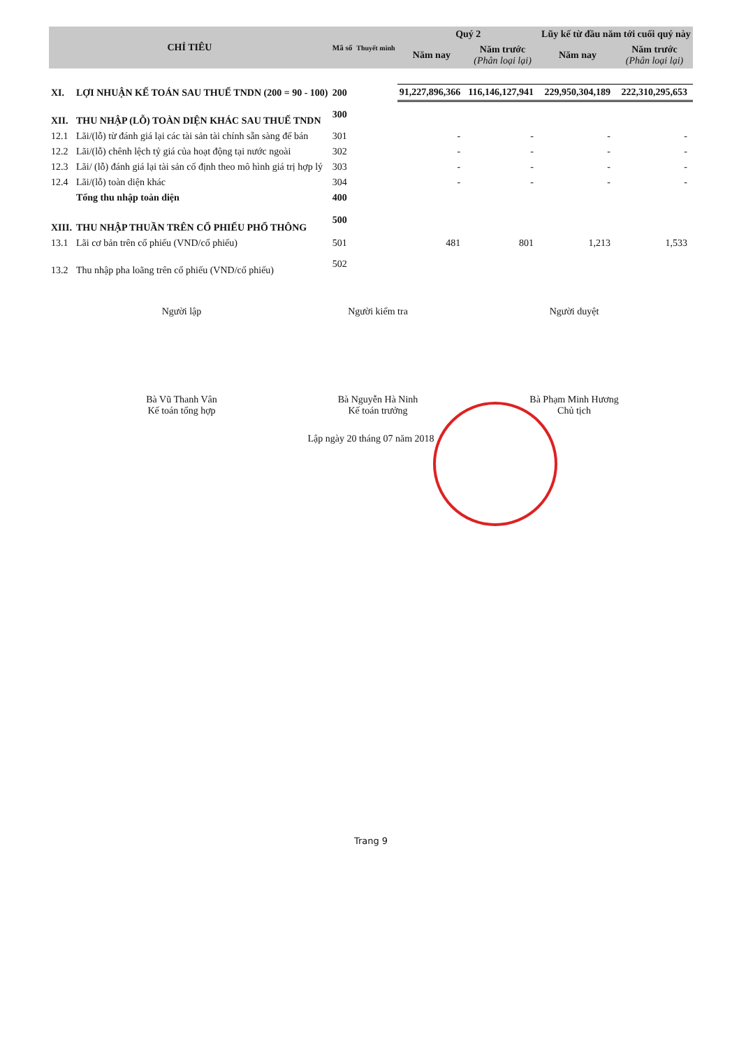| CHỈ TIÊU | | Mã số | Thuyết minh | Quý 2 | | Lũy kế từ đầu năm tới cuối quý này | |
| --- | --- | --- | --- | --- | --- | --- | --- |
| | | | | Năm nay | Năm trước (Phân loại lại) | Năm nay | Năm trước (Phân loại lại) |
| XI. | LỢI NHUẬN KẾ TOÁN SAU THUẾ TNDN (200 = 90 - 100) | 200 | | 91,227,896,366 | 116,146,127,941 | 229,950,304,189 | 222,310,295,653 |
| XII. | THU NHẬP (LỖ) TOÀN DIỆN KHÁC SAU THUẾ TNDN | 300 | | | | | |
| 12.1 | Lãi/(lỗ) từ đánh giá lại các tài sản tài chính sẵn sàng để bán | 301 | | - | - | - | - |
| 12.2 | Lãi/(lỗ) chênh lệch tỷ giá của hoạt động tại nước ngoài | 302 | | - | - | - | - |
| 12.3 | Lãi/ (lỗ) đánh giá lại tài sản cố định theo mô hình giá trị hợp lý | 303 | | - | - | - | - |
| 12.4 | Lãi/(lỗ) toàn diện khác | 304 | | - | - | - | - |
| | Tổng thu nhập toàn diện | 400 | | | | | |
| XIII. | THU NHẬP THUẦN TRÊN CỔ PHIẾU PHỔ THÔNG | 500 | | | | | |
| 13.1 | Lãi cơ bản trên cổ phiếu (VND/cổ phiếu) | 501 | | 481 | 801 | 1,213 | 1,533 |
| 13.2 | Thu nhập pha loãng trên cổ phiếu (VND/cổ phiếu) | 502 | | | | | |
Người lập
Bà Vũ Thanh Vân
Kế toán tổng hợp
Người kiểm tra
Bà Nguyễn Hà Ninh
Kế toán trưởng
Người duyệt
Bà Phạm Minh Hương
Chủ tịch
Lập ngày 20 tháng 07 năm 2018
Trang 9